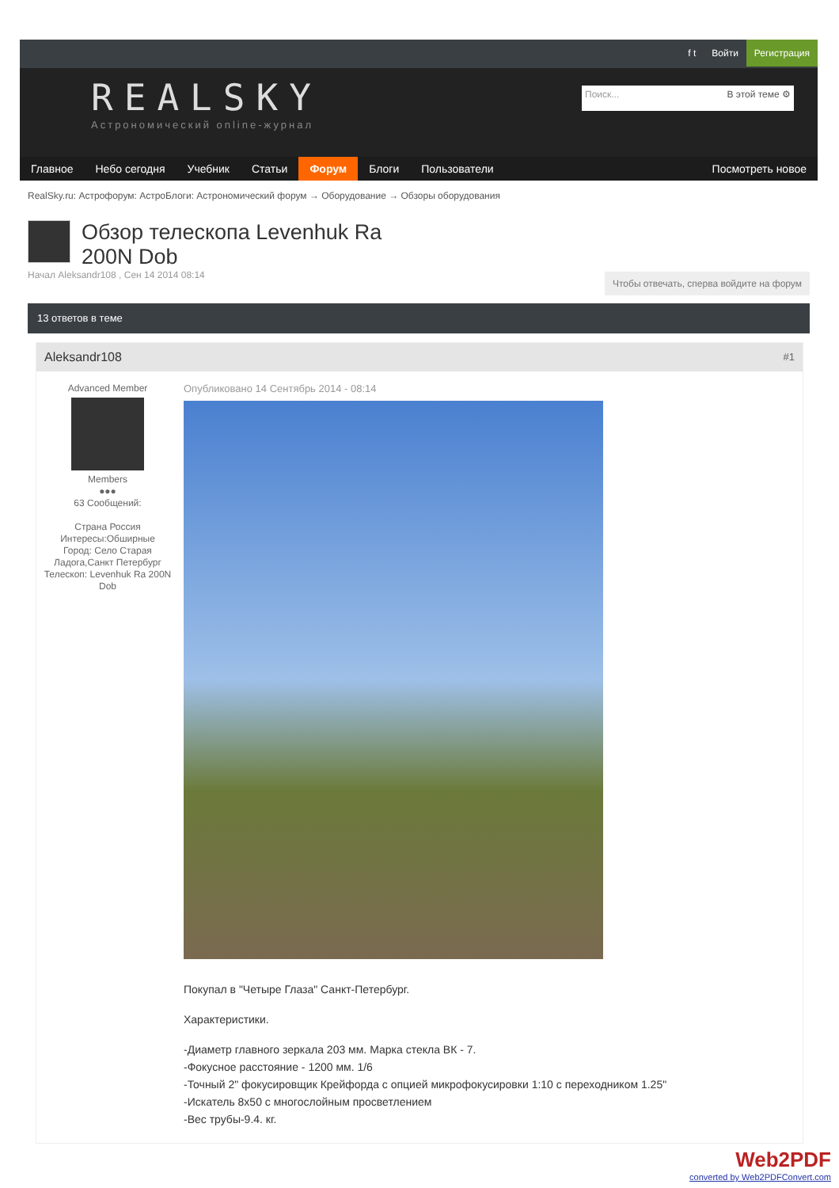f t Войти Регистрация
REALSKY
Астрономический online-журнал
Поиск... В этой теме ⚙
Главное Небо сегодня Учебник Статьи Форум Блоги Пользователи Посмотреть новое
RealSky.ru: Астрофорум: АстроБлоги: Астрономический форум → Оборудование → Обзоры оборудования
Обзор телескопа Levenhuk Ra 200N Dob
Начал Aleksandr108 , Сен 14 2014 08:14
Чтобы отвечать, сперва войдите на форум
13 ответов в теме
Aleksandr108 #1
Advanced Member
Members
●●●
63 Сообщений:
Страна Россия
Интересы:Обширные
Город: Село Старая Ладога,Санкт Петербург
Телескоп: Levenhuk Ra 200N Dob
Опубликовано 14 Сентябрь 2014 - 08:14
Покупал в "Четыре Глаза" Санкт-Петербург.
Характеристики.
-Диаметр главного зеркала 203 мм. Марка стекла ВК - 7.
-Фокусное расстояние - 1200 мм. 1/6
-Точный 2" фокусировщик Крейфорда с опцией микрофокусировки 1:10 с переходником 1.25"
-Искатель 8x50 с многослойным просветлением
-Вес трубы-9.4. кг.
Web2PDF
converted by Web2PDFConvert.com